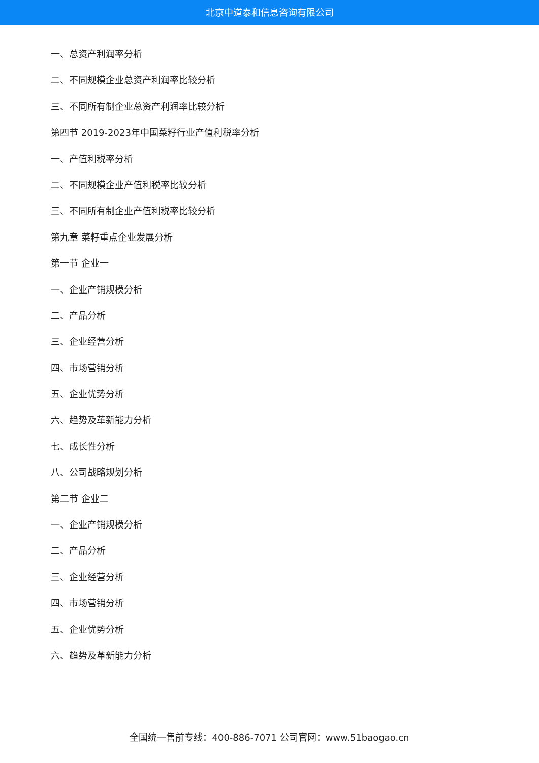北京中道泰和信息咨询有限公司
一、总资产利润率分析
二、不同规模企业总资产利润率比较分析
三、不同所有制企业总资产利润率比较分析
第四节 2019-2023年中国菜籽行业产值利税率分析
一、产值利税率分析
二、不同规模企业产值利税率比较分析
三、不同所有制企业产值利税率比较分析
第九章 菜籽重点企业发展分析
第一节 企业一
一、企业产销规模分析
二、产品分析
三、企业经营分析
四、市场营销分析
五、企业优势分析
六、趋势及革新能力分析
七、成长性分析
八、公司战略规划分析
第二节 企业二
一、企业产销规模分析
二、产品分析
三、企业经营分析
四、市场营销分析
五、企业优势分析
六、趋势及革新能力分析
全国统一售前专线：400-886-7071 公司官网：www.51baogao.cn